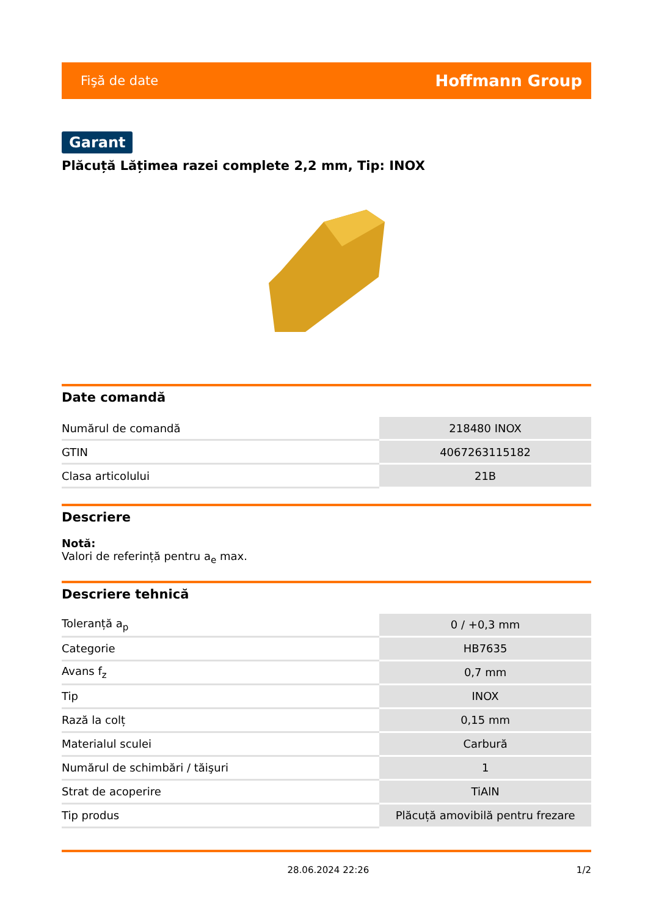Fişă de date Hoffmann Group
Garant
Plăcuță Lățimea razei complete 2,2 mm, Tip: INOX
Date comandă
| Numărul de comandă | 218480 INOX |
| GTIN | 4067263115182 |
| Clasa articolului | 21B |
Descriere
Notă:
Valori de referință pentru a<sub>e</sub> max.
Descriere tehnică
| Toleranță a<sub>p</sub> | 0 / +0,3 mm |
| Categorie | HB7635 |
| Avans f<sub>z</sub> | 0,7 mm |
| Tip | INOX |
| Rază la colț | 0,15 mm |
| Materialul sculei | Carbură |
| Numărul de schimbări / tăişuri | 1 |
| Strat de acoperire | TiAlN |
| Tip produs | Plăcuță amovibilă pentru frezare |
28.06.2024 22:26 1/2